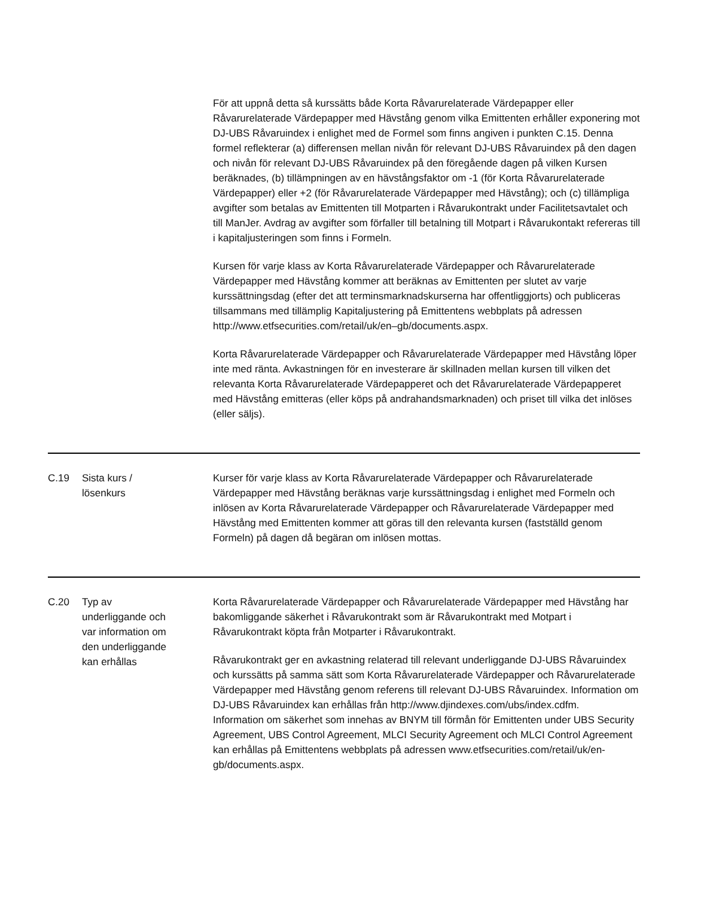| | | För att uppnå detta så kurssätts både Korta Råvarurelaterade Värdepapper eller Råvarurelaterade Värdepapper med Hävstång genom vilka Emittenten erhåller exponering mot DJ-UBS Råvaruindex i enlighet med de Formel som finns angiven i punkten C.15. Denna formel reflekterar (a) differensen mellan nivån för relevant DJ-UBS Råvaruindex på den dagen och nivån för relevant DJ-UBS Råvaruindex på den föregående dagen på vilken Kursen beräknades, (b) tillämpningen av en hävstångsfaktor om -1 (för Korta Råvarurelaterade Värdepapper) eller +2 (för Råvarurelaterade Värdepapper med Hävstång); och (c) tillämpliga avgifter som betalas av Emittenten till Motparten i Råvarukontrakt under Facilitetsavtalet och till ManJer. Avdrag av avgifter som förfaller till betalning till Motpart i Råvarukontakt refereras till i kapitaljusteringen som finns i Formeln. Kursen för varje klass av Korta Råvarurelaterade Värdepapper och Råvarurelaterade Värdepapper med Hävstång kommer att beräknas av Emittenten per slutet av varje kurssättningsdag (efter det att terminsmarknadskurserna har offentliggjorts) och publiceras tillsammans med tillämplig Kapitaljustering på Emittentens webbplats på adressen http://www.etfsecurities.com/retail/uk/en–gb/documents.aspx. Korta Råvarurelaterade Värdepapper och Råvarurelaterade Värdepapper med Hävstång löper inte med ränta. Avkastningen för en investerare är skillnaden mellan kursen till vilken det relevanta Korta Råvarurelaterade Värdepapperet och det Råvarurelaterade Värdepapperet med Hävstång emitteras (eller köps på andrahandsmarknaden) och priset till vilka det inlöses (eller säljs). |
| C.19 | Sista kurs / lösenkurs | Kurser för varje klass av Korta Råvarurelaterade Värdepapper och Råvarurelaterade Värdepapper med Hävstång beräknas varje kurssättningsdag i enlighet med Formeln och inlösen av Korta Råvarurelaterade Värdepapper och Råvarurelaterade Värdepapper med Hävstång med Emittenten kommer att göras till den relevanta kursen (fastställd genom Formeln) på dagen då begäran om inlösen mottas. |
| C.20 | Typ av underliggande och var information om den underliggande kan erhållas | Korta Råvarurelaterade Värdepapper och Råvarurelaterade Värdepapper med Hävstång har bakomliggande säkerhet i Råvarukontrakt som är Råvarukontrakt med Motpart i Råvarukontrakt köpta från Motparter i Råvarukontrakt. Råvarukontrakt ger en avkastning relaterad till relevant underliggande DJ-UBS Råvaruindex och kurssätts på samma sätt som Korta Råvarurelaterade Värdepapper och Råvarurelaterade Värdepapper med Hävstång genom referens till relevant DJ-UBS Råvaruindex. Information om DJ-UBS Råvaruindex kan erhållas från http://www.djindexes.com/ubs/index.cdfm. Information om säkerhet som innehas av BNYM till förmån för Emittenten under UBS Security Agreement, UBS Control Agreement, MLCI Security Agreement och MLCI Control Agreement kan erhållas på Emittentens webbplats på adressen www.etfsecurities.com/retail/uk/en-gb/documents.aspx. |